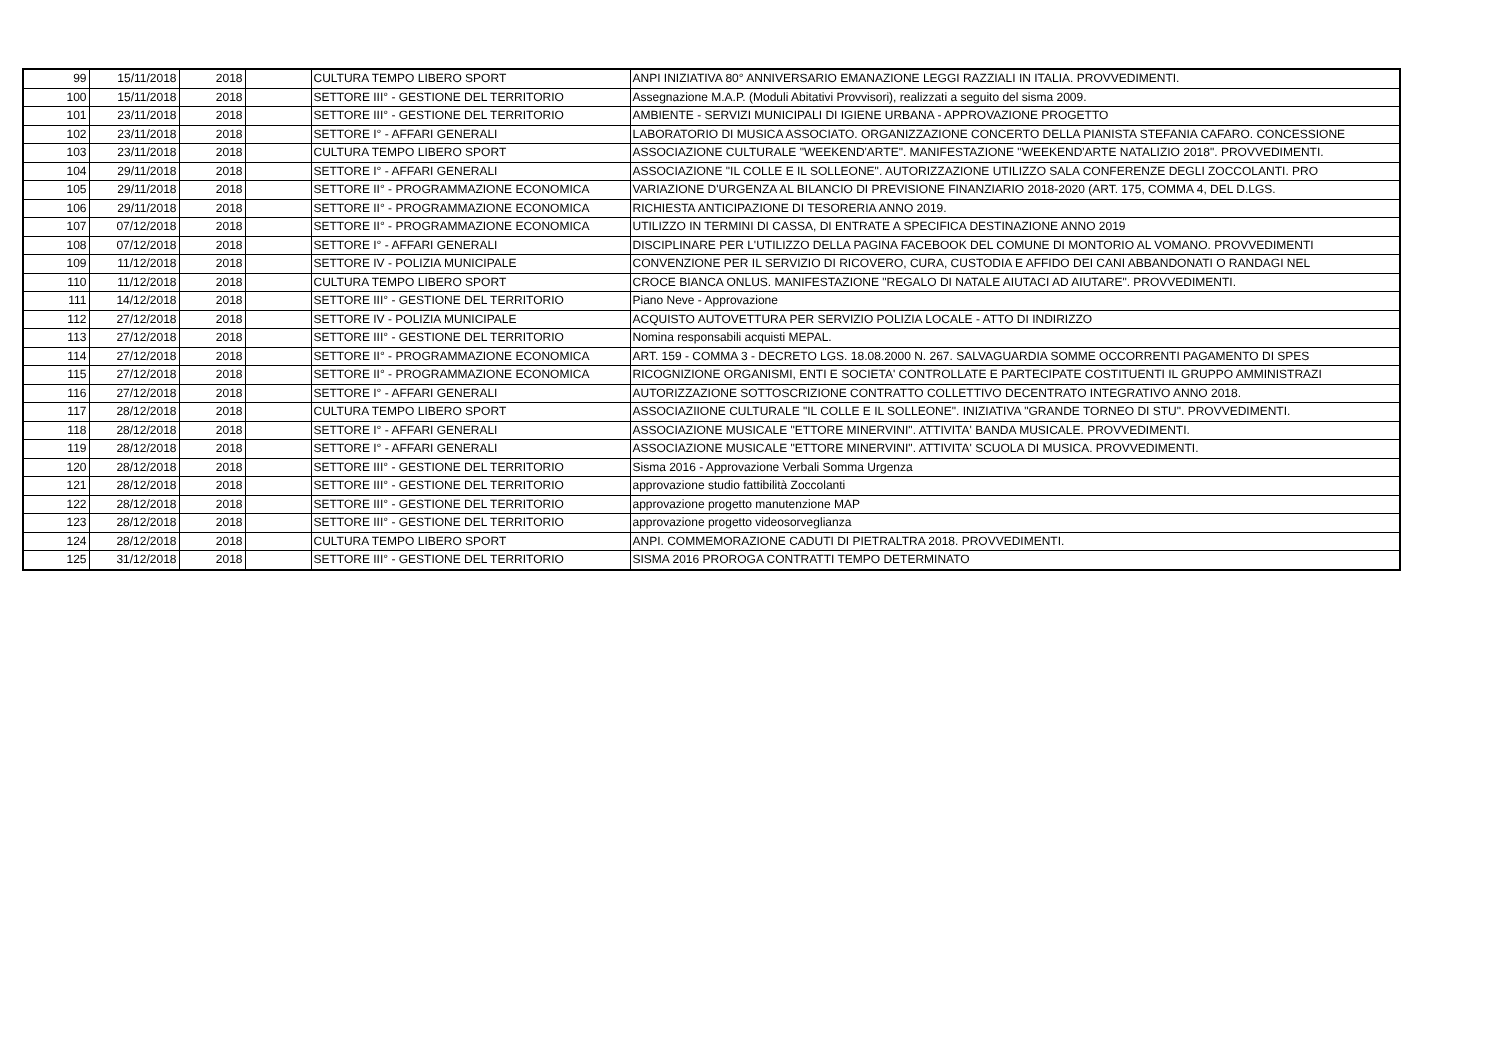| 99 | 15/11/2018 | 2018 | | CULTURA TEMPO LIBERO SPORT | ANPI INIZIATIVA 80° ANNIVERSARIO EMANAZIONE LEGGI RAZZIALI IN ITALIA. PROVVEDIMENTI. |
| 100 | 15/11/2018 | 2018 | | SETTORE III° - GESTIONE DEL TERRITORIO | Assegnazione M.A.P. (Moduli Abitativi Provvisori), realizzati a seguito del sisma 2009. |
| 101 | 23/11/2018 | 2018 | | SETTORE III° - GESTIONE DEL TERRITORIO | AMBIENTE - SERVIZI MUNICIPALI DI IGIENE URBANA - APPROVAZIONE PROGETTO |
| 102 | 23/11/2018 | 2018 | | SETTORE I° - AFFARI GENERALI | LABORATORIO DI MUSICA ASSOCIATO. ORGANIZZAZIONE CONCERTO DELLA PIANISTA STEFANIA CAFARO. CONCESSIONE |
| 103 | 23/11/2018 | 2018 | | CULTURA TEMPO LIBERO SPORT | ASSOCIAZIONE CULTURALE "WEEKEND'ARTE". MANIFESTAZIONE "WEEKEND'ARTE NATALIZIO 2018". PROVVEDIMENTI. |
| 104 | 29/11/2018 | 2018 | | SETTORE I° - AFFARI GENERALI | ASSOCIAZIONE "IL COLLE E IL SOLLEONE". AUTORIZZAZIONE UTILIZZO SALA CONFERENZE DEGLI ZOCCOLANTI. PRO |
| 105 | 29/11/2018 | 2018 | | SETTORE II° - PROGRAMMAZIONE ECONOMICA | VARIAZIONE D'URGENZA AL BILANCIO DI PREVISIONE FINANZIARIO 2018-2020 (ART. 175, COMMA 4, DEL D.LGS. |
| 106 | 29/11/2018 | 2018 | | SETTORE II° - PROGRAMMAZIONE ECONOMICA | RICHIESTA ANTICIPAZIONE DI TESORERIA ANNO 2019. |
| 107 | 07/12/2018 | 2018 | | SETTORE II° - PROGRAMMAZIONE ECONOMICA | UTILIZZO IN TERMINI DI CASSA, DI ENTRATE A SPECIFICA DESTINAZIONE ANNO 2019 |
| 108 | 07/12/2018 | 2018 | | SETTORE I° - AFFARI GENERALI | DISCIPLINARE PER L'UTILIZZO DELLA PAGINA FACEBOOK DEL COMUNE DI MONTORIO AL VOMANO. PROVVEDIMENTI |
| 109 | 11/12/2018 | 2018 | | SETTORE IV - POLIZIA MUNICIPALE | CONVENZIONE PER IL SERVIZIO DI RICOVERO, CURA, CUSTODIA E AFFIDO DEI CANI ABBANDONATI O RANDAGI NEL |
| 110 | 11/12/2018 | 2018 | | CULTURA TEMPO LIBERO SPORT | CROCE BIANCA ONLUS. MANIFESTAZIONE "REGALO DI NATALE AIUTACI AD AIUTARE". PROVVEDIMENTI. |
| 111 | 14/12/2018 | 2018 | | SETTORE III° - GESTIONE DEL TERRITORIO | Piano Neve - Approvazione |
| 112 | 27/12/2018 | 2018 | | SETTORE IV - POLIZIA MUNICIPALE | ACQUISTO AUTOVETTURA PER SERVIZIO POLIZIA LOCALE - ATTO DI INDIRIZZO |
| 113 | 27/12/2018 | 2018 | | SETTORE III° - GESTIONE DEL TERRITORIO | Nomina responsabili acquisti MEPAL. |
| 114 | 27/12/2018 | 2018 | | SETTORE II° - PROGRAMMAZIONE ECONOMICA | ART. 159 - COMMA 3 - DECRETO LGS. 18.08.2000 N. 267. SALVAGUARDIA SOMME OCCORRENTI PAGAMENTO DI SPES |
| 115 | 27/12/2018 | 2018 | | SETTORE II° - PROGRAMMAZIONE ECONOMICA | RICOGNIZIONE ORGANISMI, ENTI E SOCIETA' CONTROLLATE E PARTECIPATE COSTITUENTI IL GRUPPO AMMINISTRAZI |
| 116 | 27/12/2018 | 2018 | | SETTORE I° - AFFARI GENERALI | AUTORIZZAZIONE SOTTOSCRIZIONE CONTRATTO COLLETTIVO DECENTRATO INTEGRATIVO ANNO 2018. |
| 117 | 28/12/2018 | 2018 | | CULTURA TEMPO LIBERO SPORT | ASSOCIAZIIONE CULTURALE "IL COLLE E IL SOLLEONE". INIZIATIVA "GRANDE TORNEO DI STU". PROVVEDIMENTI. |
| 118 | 28/12/2018 | 2018 | | SETTORE I° - AFFARI GENERALI | ASSOCIAZIONE MUSICALE "ETTORE MINERVINI". ATTIVITA' BANDA MUSICALE. PROVVEDIMENTI. |
| 119 | 28/12/2018 | 2018 | | SETTORE I° - AFFARI GENERALI | ASSOCIAZIONE MUSICALE "ETTORE MINERVINI". ATTIVITA' SCUOLA DI MUSICA. PROVVEDIMENTI. |
| 120 | 28/12/2018 | 2018 | | SETTORE III° - GESTIONE DEL TERRITORIO | Sisma 2016 - Approvazione Verbali Somma Urgenza |
| 121 | 28/12/2018 | 2018 | | SETTORE III° - GESTIONE DEL TERRITORIO | approvazione studio fattibilità Zoccolanti |
| 122 | 28/12/2018 | 2018 | | SETTORE III° - GESTIONE DEL TERRITORIO | approvazione progetto manutenzione MAP |
| 123 | 28/12/2018 | 2018 | | SETTORE III° - GESTIONE DEL TERRITORIO | approvazione progetto videosorveglianza |
| 124 | 28/12/2018 | 2018 | | CULTURA TEMPO LIBERO SPORT | ANPI. COMMEMORAZIONE CADUTI DI PIETRALTRA 2018. PROVVEDIMENTI. |
| 125 | 31/12/2018 | 2018 | | SETTORE III° - GESTIONE DEL TERRITORIO | SISMA 2016 PROROGA CONTRATTI TEMPO DETERMINATO |